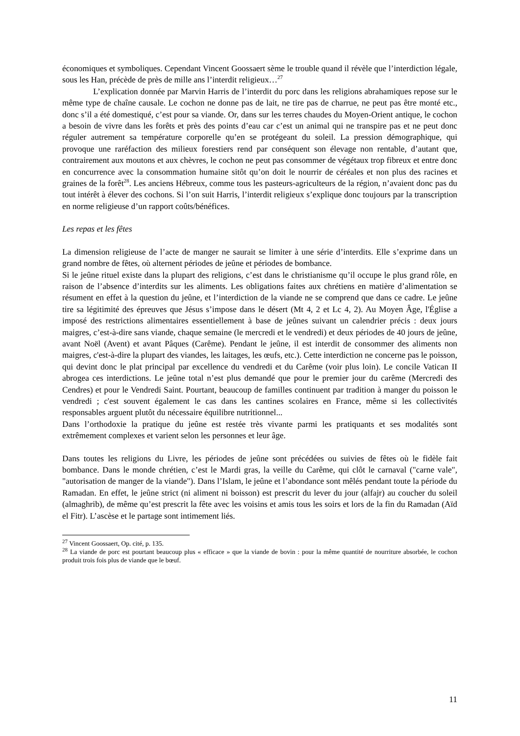économiques et symboliques. Cependant Vincent Goossaert sème le trouble quand il révèle que l’interdiction légale, sous les Han, précède de près de mille ans l’interdit religieux…<sup>27</sup>
L’explication donnée par Marvin Harris de l’interdit du porc dans les religions abrahamiques repose sur le même type de chaîne causale. Le cochon ne donne pas de lait, ne tire pas de charrue, ne peut pas être monté etc., donc s’il a été domestiqué, c’est pour sa viande. Or, dans sur les terres chaudes du Moyen-Orient antique, le cochon a besoin de vivre dans les forêts et près des points d’eau car c’est un animal qui ne transpire pas et ne peut donc réguler autrement sa température corporelle qu’en se protégeant du soleil. La pression démographique, qui provoque une raréfaction des milieux forestiers rend par conséquent son élevage non rentable, d’autant que, contrairement aux moutons et aux chèvres, le cochon ne peut pas consommer de végétaux trop fibreux et entre donc en concurrence avec la consommation humaine sitôt qu’on doit le nourrir de céréales et non plus des racines et graines de la forêt<sup>28</sup>. Les anciens Hébreux, comme tous les pasteurs-agriculteurs de la région, n’avaient donc pas du tout intérêt à élever des cochons. Si l’on suit Harris, l’interdit religieux s’explique donc toujours par la transcription en norme religieuse d’un rapport coûts/bénéfices.
Les repas et les fêtes
La dimension religieuse de l’acte de manger ne saurait se limiter à une série d’interdits. Elle s’exprime dans un grand nombre de fêtes, où alternent périodes de jeûne et périodes de bombance.
Si le jeûne rituel existe dans la plupart des religions, c’est dans le christianisme qu’il occupe le plus grand rôle, en raison de l’absence d’interdits sur les aliments. Les obligations faites aux chrétiens en matière d’alimentation se résument en effet à la question du jeûne, et l’interdiction de la viande ne se comprend que dans ce cadre. Le jeûne tire sa légitimité des épreuves que Jésus s’impose dans le désert (Mt 4, 2 et Lc 4, 2). Au Moyen Âge, l'Église a imposé des restrictions alimentaires essentiellement à base de jeûnes suivant un calendrier précis : deux jours maigres, c’est-à-dire sans viande, chaque semaine (le mercredi et le vendredi) et deux périodes de 40 jours de jeûne, avant Noël (Avent) et avant Pâques (Carême). Pendant le jeûne, il est interdit de consommer des aliments non maigres, c'est-à-dire la plupart des viandes, les laitages, les œufs, etc.). Cette interdiction ne concerne pas le poisson, qui devint donc le plat principal par excellence du vendredi et du Carême (voir plus loin). Le concile Vatican II abrogea ces interdictions. Le jeûne total n’est plus demandé que pour le premier jour du carême (Mercredi des Cendres) et pour le Vendredi Saint. Pourtant, beaucoup de familles continuent par tradition à manger du poisson le vendredi ; c'est souvent également le cas dans les cantines scolaires en France, même si les collectivités responsables arguent plutôt du nécessaire équilibre nutritionnel...
Dans l’orthodoxie la pratique du jeûne est restée très vivante parmi les pratiquants et ses modalités sont extrêmement complexes et varient selon les personnes et leur âge.
Dans toutes les religions du Livre, les périodes de jeûne sont précédées ou suivies de fêtes où le fidèle fait bombance. Dans le monde chrétien, c’est le Mardi gras, la veille du Carême, qui clôt le carnaval ("carne vale", "autorisation de manger de la viande"). Dans l’Islam, le jeûne et l’abondance sont mêlés pendant toute la période du Ramadan. En effet, le jeûne strict (ni aliment ni boisson) est prescrit du lever du jour (alfajr) au coucher du soleil (almaghrib), de même qu’est prescrit la fête avec les voisins et amis tous les soirs et lors de la fin du Ramadan (Aïd el Fitr). L’ascèse et le partage sont intimement liés.
<sup>27</sup> Vincent Goossaert, Op. cité, p. 135.
<sup>28</sup> La viande de porc est pourtant beaucoup plus « efficace » que la viande de bovin : pour la même quantité de nourriture absorbée, le cochon produit trois fois plus de viande que le bœuf.
11